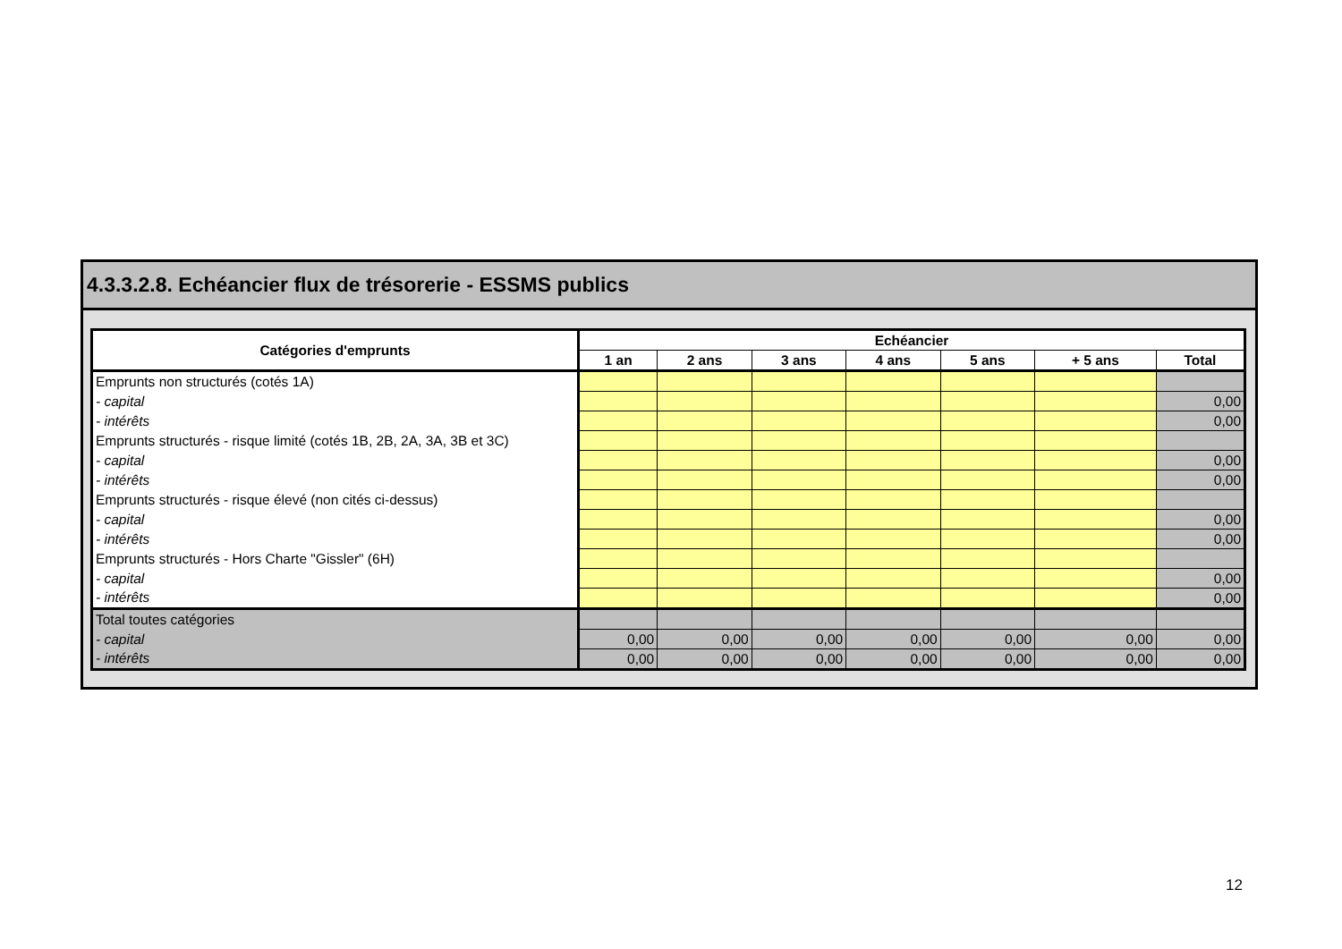4.3.3.2.8. Echéancier flux de trésorerie - ESSMS publics
| Catégories d'emprunts | Echéancier | | | | | | |
| --- | --- | --- | --- | --- | --- | --- | --- |
| | 1 an | 2 ans | 3 ans | 4 ans | 5 ans | + 5 ans | Total |
| Emprunts non structurés (cotés 1A) | | | | | | | |
| - capital | | | | | | | 0,00 |
| - intérêts | | | | | | | 0,00 |
| Emprunts structurés - risque limité (cotés 1B, 2B, 2A, 3A, 3B et 3C) | | | | | | | |
| - capital | | | | | | | 0,00 |
| - intérêts | | | | | | | 0,00 |
| Emprunts structurés - risque élevé (non cités ci-dessus) | | | | | | | |
| - capital | | | | | | | 0,00 |
| - intérêts | | | | | | | 0,00 |
| Emprunts structurés - Hors Charte "Gissler" (6H) | | | | | | | |
| - capital | | | | | | | 0,00 |
| - intérêts | | | | | | | 0,00 |
| Total toutes catégories | | | | | | | |
| - capital | 0,00 | 0,00 | 0,00 | 0,00 | 0,00 | 0,00 | 0,00 |
| - intérêts | 0,00 | 0,00 | 0,00 | 0,00 | 0,00 | 0,00 | 0,00 |
12